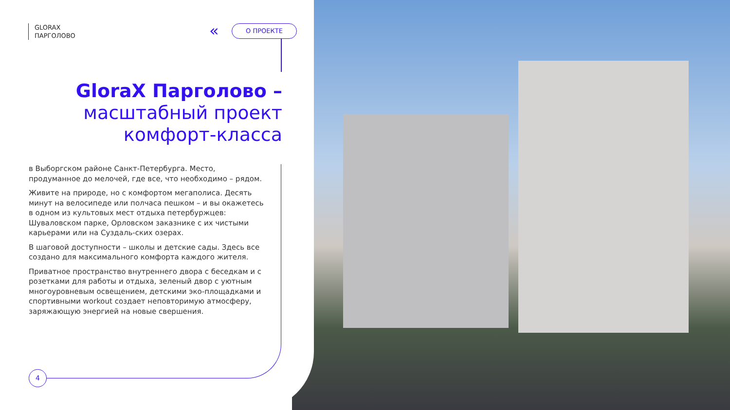GLORAX
ПАРГОЛОВО
« О ПРОЕКТЕ
GloraX Парголово –
масштабный проект комфорт-класса
в Выборгском районе Санкт-Петербурга. Место, продуманное до мелочей, где все, что необходимо – рядом.
Живите на природе, но с комфортом мегаполиса. Десять минут на велосипеде или полчаса пешком – и вы окажетесь в одном из культовых мест отдыха петербуржцев: Шуваловском парке, Орловском заказнике с их чистыми карьерами или на Суздаль-ских озерах.
В шаговой доступности – школы и детские сады. Здесь все создано для максимального комфорта каждого жителя.
Приватное пространство внутреннего двора с беседкам и с розетками для работы и отдыха, зеленый двор с уютным многоуровневым освещением, детскими эко-площадками и спортивными workout создает неповторимую атмосферу, заряжающую энергией на новые свершения.
4